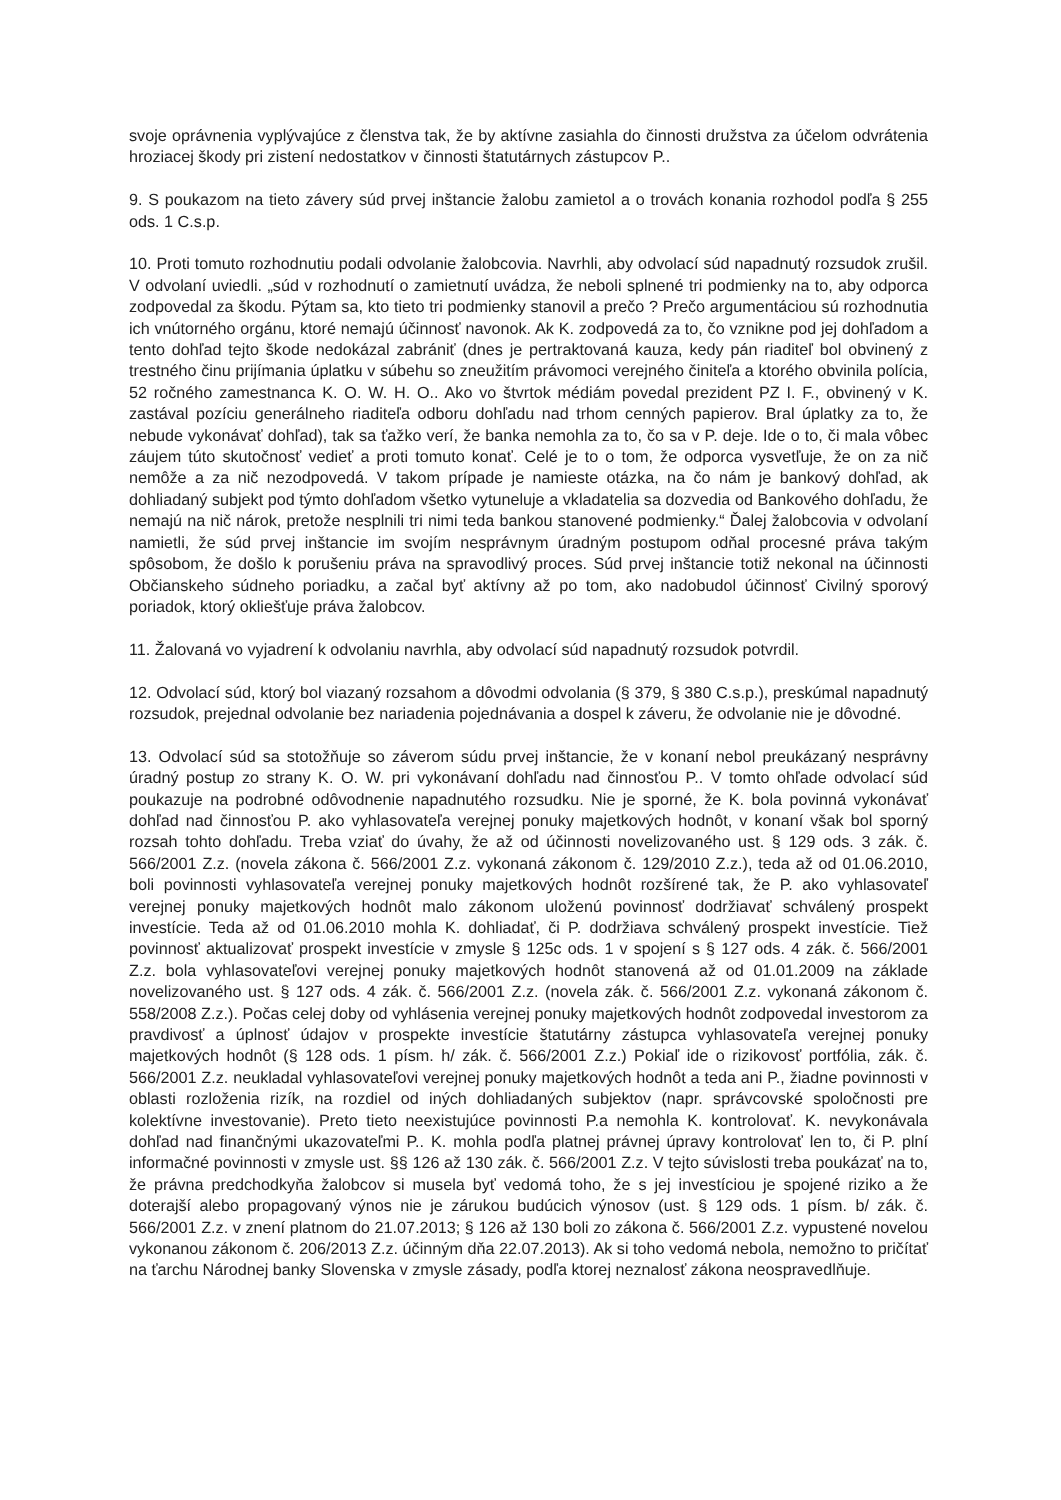svoje oprávnenia vyplývajúce z členstva tak, že by aktívne zasiahla do činnosti družstva za účelom odvrátenia hroziacej škody pri zistení nedostatkov v činnosti štatutárnych zástupcov P..
9. S poukazom na tieto závery súd prvej inštancie žalobu zamietol a o trovách konania rozhodol podľa § 255 ods. 1 C.s.p.
10. Proti tomuto rozhodnutiu podali odvolanie žalobcovia. Navrhli, aby odvolací súd napadnutý rozsudok zrušil. V odvolaní uviedli. „súd v rozhodnutí o zamietnutí uvádza, že neboli splnené tri podmienky na to, aby odporca zodpovedal za škodu. Pýtam sa, kto tieto tri podmienky stanovil a prečo ? Prečo argumentáciou sú rozhodnutia ich vnútorného orgánu, ktoré nemajú účinnosť navonok. Ak K. zodpovedá za to, čo vznikne pod jej dohľadom a tento dohľad tejto škode nedokázal zabrániť (dnes je pertraktovaná kauza, kedy pán riaditeľ bol obvinený z trestného činu prijímania úplatku v súbehu so zneužitím právomoci verejného činiteľa a ktorého obvinila polícia, 52 ročného zamestnanca K. O. W. H. O.. Ako vo štvrtok médiám povedal prezident PZ I. F., obvinený v K. zastával pozíciu generálneho riaditeľa odboru dohľadu nad trhom cenných papierov. Bral úplatky za to, že nebude vykonávať dohľad), tak sa ťažko verí, že banka nemohla za to, čo sa v P. deje. Ide o to, či mala vôbec záujem túto skutočnosť vedieť a proti tomuto konať. Celé je to o tom, že odporca vysvetľuje, že on za nič nemôže a za nič nezodpovedá. V takom prípade je namieste otázka, na čo nám je bankový dohľad, ak dohliadaný subjekt pod týmto dohľadom všetko vytuneluje a vkladatelia sa dozvedia od Bankového dohľadu, že nemajú na nič nárok, pretože nesplnili tri nimi teda bankou stanovené podmienky.“ Ďalej žalobcovia v odvolaní namietli, že súd prvej inštancie im svojím nesprávnym úradným postupom odňal procesné práva takým spôsobom, že došlo k porušeniu práva na spravodlivý proces. Súd prvej inštancie totiž nekonal na účinnosti Občianskeho súdneho poriadku, a začal byť aktívny až po tom, ako nadobudol účinnosť Civilný sporový poriadok, ktorý okliešťuje práva žalobcov.
11. Žalovaná vo vyjadrení k odvolaniu navrhla, aby odvolací súd napadnutý rozsudok potvrdil.
12. Odvolací súd, ktorý bol viazaný rozsahom a dôvodmi odvolania (§ 379, § 380 C.s.p.), preskúmal napadnutý rozsudok, prejednal odvolanie bez nariadenia pojednávania a dospel k záveru, že odvolanie nie je dôvodné.
13. Odvolací súd sa stotožňuje so záverom súdu prvej inštancie, že v konaní nebol preukázaný nesprávny úradný postup zo strany K. O. W. pri vykonávaní dohľadu nad činnosťou P.. V tomto ohľade odvolací súd poukazuje na podrobné odôvodnenie napadnutého rozsudku. Nie je sporné, že K. bola povinná vykonávať dohľad nad činnosťou P. ako vyhlasovateľa verejnej ponuky majetkových hodnôt, v konaní však bol sporný rozsah tohto dohľadu. Treba vziať do úvahy, že až od účinnosti novelizovaného ust. § 129 ods. 3 zák. č. 566/2001 Z.z. (novela zákona č. 566/2001 Z.z. vykonaná zákonom č. 129/2010 Z.z.), teda až od 01.06.2010, boli povinnosti vyhlasovateľa verejnej ponuky majetkových hodnôt rozšírené tak, že P. ako vyhlasovateľ verejnej ponuky majetkových hodnôt malo zákonom uloženú povinnosť dodržiavať schválený prospekt investície. Teda až od 01.06.2010 mohla K. dohliadať, či P. dodržiava schválený prospekt investície. Tiež povinnosť aktualizovať prospekt investície v zmysle § 125c ods. 1 v spojení s § 127 ods. 4 zák. č. 566/2001 Z.z. bola vyhlasovateľovi verejnej ponuky majetkových hodnôt stanovená až od 01.01.2009 na základe novelizovaného ust. § 127 ods. 4 zák. č. 566/2001 Z.z. (novela zák. č. 566/2001 Z.z. vykonaná zákonom č. 558/2008 Z.z.). Počas celej doby od vyhlásenia verejnej ponuky majetkových hodnôt zodpovedal investorom za pravdivosť a úplnosť údajov v prospekte investície štatutárny zástupca vyhlasovateľa verejnej ponuky majetkových hodnôt (§ 128 ods. 1 písm. h/ zák. č. 566/2001 Z.z.) Pokiaľ ide o rizikovosť portfólia, zák. č. 566/2001 Z.z. neukladal vyhlasovateľovi verejnej ponuky majetkových hodnôt a teda ani P., žiadne povinnosti v oblasti rozloženia rizík, na rozdiel od iných dohliadaných subjektov (napr. správcovské spoločnosti pre kolektívne investovanie). Preto tieto neexistujúce povinnosti P.a nemohla K. kontrolovať. K. nevykonávala dohľad nad finančnými ukazovateľmi P.. K. mohla podľa platnej právnej úpravy kontrolovať len to, či P. plní informačné povinnosti v zmysle ust. §§ 126 až 130 zák. č. 566/2001 Z.z. V tejto súvislosti treba poukázať na to, že právna predchodkyňa žalobcov si musela byť vedomá toho, že s jej investíciou je spojené riziko a že doterajší alebo propagovaný výnos nie je zárukou budúcich výnosov (ust. § 129 ods. 1 písm. b/ zák. č. 566/2001 Z.z. v znení platnom do 21.07.2013; § 126 až 130 boli zo zákona č. 566/2001 Z.z. vypustené novelou vykonanou zákonom č. 206/2013 Z.z. účinným dňa 22.07.2013). Ak si toho vedomá nebola, nemožno to pričítať na ťarchu Národnej banky Slovenska v zmysle zásady, podľa ktorej neznalosť zákona neospravedlňuje.